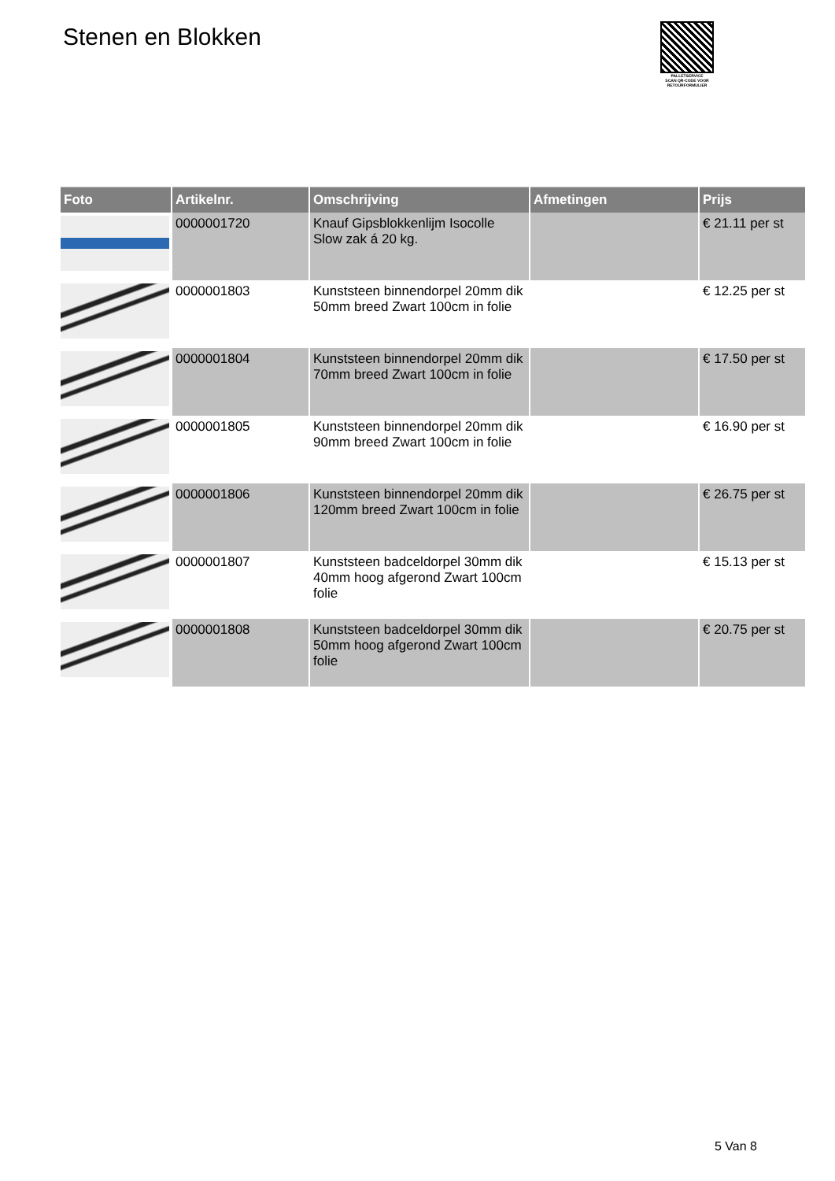Stenen en Blokken
PALLETSERVICE
SCAN QR-CODE VOOR
RETOURFORMULIER
| Foto | Artikelnr. | Omschrijving | Afmetingen | Prijs |
| --- | --- | --- | --- | --- |
| | 0000001720 | Knauf Gipsblokkenlijm Isocolle Slow zak á 20 kg. | | € 21.11 per st |
| | 0000001803 | Kunststeen binnendorpel 20mm dik 50mm breed Zwart 100cm in folie | | € 12.25 per st |
| | 0000001804 | Kunststeen binnendorpel 20mm dik 70mm breed Zwart 100cm in folie | | € 17.50 per st |
| | 0000001805 | Kunststeen binnendorpel 20mm dik 90mm breed Zwart 100cm in folie | | € 16.90 per st |
| | 0000001806 | Kunststeen binnendorpel 20mm dik 120mm breed Zwart 100cm in folie | | € 26.75 per st |
| | 0000001807 | Kunststeen badceldorpel 30mm dik 40mm hoog afgerond Zwart 100cm folie | | € 15.13 per st |
| | 0000001808 | Kunststeen badceldorpel 30mm dik 50mm hoog afgerond Zwart 100cm folie | | € 20.75 per st |
5 Van 8